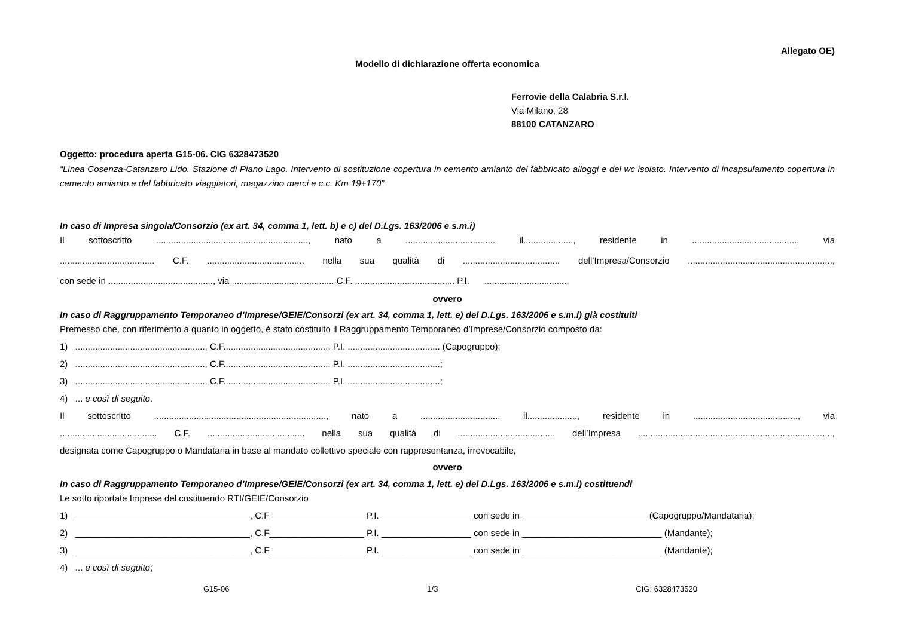Allegato OE)
Modello di dichiarazione offerta economica
Ferrovie della Calabria S.r.l.
Via Milano, 28
88100 CATANZARO
Oggetto: procedura aperta G15-06. CIG 6328473520
“Linea Cosenza-Catanzaro Lido. Stazione di Piano Lago. Intervento di sostituzione copertura in cemento amianto del fabbricato alloggi e del wc isolato. Intervento di incapsulamento copertura in cemento amianto e del fabbricato viaggiatori, magazzino merci e c.c. Km 19+170”
In caso di Impresa singola/Consorzio (ex art. 34, comma 1, lett. b) e c) del D.Lgs. 163/2006 e s.m.i)
Il sottoscritto ............................................................., nato a .................................... il...................., residente in .........................................., via
...................................... C.F. ....................................... nella sua qualità di ....................................... dell’Impresa/Consorzio ..........................................................,
con sede in .........................................., via ......................................... C.F. ........................................ P.I. ..................................
ovvero
In caso di Raggruppamento Temporaneo d’Imprese/GEIE/Consorzi (ex art. 34, comma 1, lett. e) del D.Lgs. 163/2006 e s.m.i) già costituiti
Premesso che, con riferimento a quanto in oggetto, è stato costituito il Raggruppamento Temporaneo d’Imprese/Consorzio composto da:
1) ...................................................., C.F........................................... P.I. ..................................... (Capogruppo);
2) ...................................................., C.F........................................... P.I. .....................................;
3) ...................................................., C.F........................................... P.I. .....................................;
4) ... e così di seguito.
Il sottoscritto ....................................................................., nato a ................................ il...................., residente in .........................................., via
....................................... C.F. ....................................... nella sua qualità di ....................................... dell’Impresa ..............................................................................,
designata come Capogruppo o Mandataria in base al mandato collettivo speciale con rappresentanza, irrevocabile,
ovvero
In caso di Raggruppamento Temporaneo d’Imprese/GEIE/Consorzi (ex art. 34, comma 1, lett. e) del D.Lgs. 163/2006 e s.m.i) costituendi
Le sotto riportate Imprese del costituendo RTI/GEIE/Consorzio
1) ___________________________________, C.F___________________ P.I. __________________ con sede in _________________________ (Capogruppo/Mandataria);
2) ___________________________________, C.F___________________ P.I. __________________ con sede in ____________________________ (Mandante);
3) ___________________________________, C.F___________________ P.I. __________________ con sede in ____________________________ (Mandante);
4) ... e così di seguito;
G15-06 1/3 CIG: 6328473520